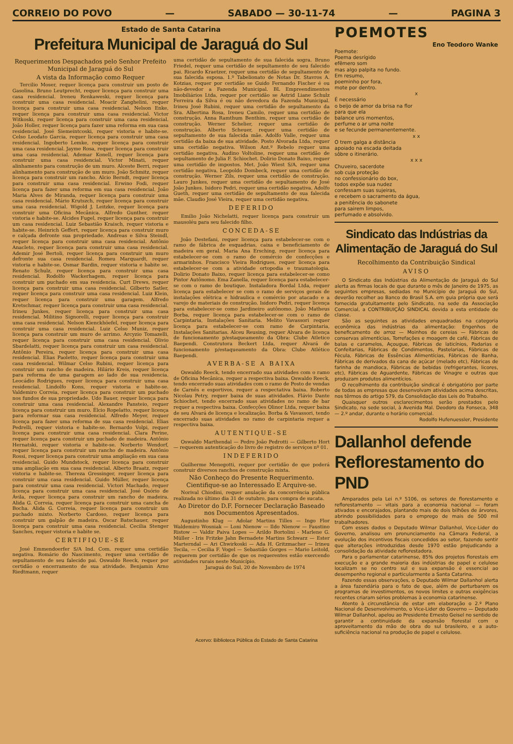CORREIO DO POVO — SABADO — 30-11-74 — PAGINA 3
Estado de Santa Catarina
Prefeitura Municipal de Jaraguá do Sul
Requerimentos Despachados pelo Senhor Prefeito Municipal de Jaraguá do Sul
A vista da Informação como Requer
Tercilio Moser, requer licença para construir um posto de Gasolina. Bruno Leutprecht, requer licença para construir uma casa residencial. Ireneu Renkaweski, requer licença para construir uma casa residencial. Moacir Zanghelini, requer licença para construir uma casa residencial. Nelson Enke, requer licença para construir uma casa residencial. Victor Witkoski, requer licença para construir uma casa residencial. João Holler, requer licença para fazer uma reforma em sua casa residencial. José Siemeintcoski, requer vistoria e habite-se. Celso Leodato Garcia, requer licença para construir uma casa residencial. Ingoberto Lemke, requer licença para construir uma casa residencial. Jayme Rosa, requer licença para construir uma casa residencial. Ademar Konell, requer licença para construir uma casa residencial. Victor Minati, requer alinhamento para construção de um muro. Alceste Berri, requer alinhamento para construção de um muro. João Schmitz, requer licença para construir um rancho. Alcio Berndt, requer licença para construir uma casa residencial. Erwino Fodi, requer licença para fazer uma reforma em sua casa residencial. João Maria Alves de Miranda, requer licença para construir uma casa residencial. Mário Krutszch, requer licença para construir uma casa residencial. Wigold J. Leitzke, requer licença para construir uma Oficina Mecânica. Alfredo Gunther, requer vistoria e habite-se. Alcides Fugel, requer licença para construir um casa residencial. Luiz Sebastião Kraisch, requer vistoria e habite-se. Heinrich Geffert, requer licença para construir muro e calçada defronte sua propriedade. Andreas e Silva Steindl, requer licença para construir uma casa residencial. Antônio Anacleto, requer licença para construir uma casa residencial. Ademir José Bertoli, requer licença para construir um muro defronte sua casa residencial. Romeu Marquardt, requer vistoria e habite-se. Osmar Bardin, requer vistoria e habite se. Renato Schulz, requer licença para construir uma casa residencial. Rodolfo Wackerhagem, requer licença para construir um puchado em sua residencia. Curt Drews, requer licença para construir uma casa residencial. Gilberto Satler, requer licença para construir uma casa residencial. Luiz Klein, requer licença para construir uma garagem. Alfredo Kretschmar, requer licença para construir uma casa residencial. Irineu Junkes, requer licença para construir uma casa residencial. Militino Signorelli, requer licença para construir uma casa residencial. Nelson Kienckhöefel, requer licença para construir uma casa residencial. Luiz Celso Muniz, requer licença para construir um muro de arrimo. Arcyzio Tomazelli, requer licença para construir uma casa residencial. Olivio Sbardelatti, requer licença para construir um casa residencial. Antônio Pereira, requer licença para construir uma casa residencial. Elias Paoletto, requer licença para construir uma casa residencial. Wilmar Celso Rubini, requer licença para construir um rancho de madeira. Hilário Kreis, requer licença para reforma de uma garagem ao lado de sua residencia. Leocádio Rodrigues, requer licença para construir uma casa residencial. Lindolfo Kons, requer vistoria e habite-se. Valdemiro Correia, requer licença para construir um puchado nos fundos de sua propriedade. Udo Bauer, requer licença para construir uma casa residencial. Alexandre Pansteio, requer licença para construir um muro. Élcio Ropelatto, requer licença para reformar sua casa residencial. Alfredo Meyer, requer licença para fazer uma reforma de sua casa residencial. Elias Pedrelli, requer vistoria e habite-se. Bernardo Volpi, requer licença para construir uma casa residencial. Clara Perine, requer licença para construir um puchado de madeira. Antônio Hernatski, requer vistoria e habite-se. Norberto Wendorf, requer licença para construir um rancho de madeira. Antônio Rossi, requer licença para construir uma ampliação em sua casa residencial. Guido Mundstock, requer licença para construir uma ampliação em sua casa residencial. Alberto Braatz, requer vistoria e habite-se. Thereza Gressinger, requer licença para construir uma casa residencial. Guido Müller, requer licença para construir uma casa residencial. Victori Machado, requer licença para construir uma casa residencial. José Osório de Ávila, requer licença para construir um rancho de madeira. Alida G. Correia, requer licença para construir uma cancha de Bocha. Alida G. Correia, requer licença para construir um puchado mixto. Norberto Cardoso, requer licença para construir um galpão de madeira. Oscar Batschauer, requer licença para construir uma casa residencial. Cecilia Stenger Sanches, requer vistoria e habite se.
CERTIFIQUE-SE
José Emmendoerfer S/A Ind. Com. requer uma certidão negativa. Romário do Nascimento, requer uma certidão de sepultamento de seu falecido pai. Oswaldo Reeck, requer por certidão o encerramento de sua atividade. Benjamin Arno Riedtmann, requer
uma certidão de sepultamento de sua falecida sogra. Bruno Friedel, requer uma certidão de sepultamento de seu falecido pai. Ricardo Kraetzer, requer uma certidão de sepultamento de sua falecida esposa. 1.º Tabelionato de Notas Dr. Stavros A. Kotzias, requer por certidão se Guido Fernando Fischer é ou não-devedor a Fazenda Municipal. BL Empreendimentos Imobiliários Ltda, requer por certidão se Astrid Liane Schulz Ferreira da Silva é ou não devedora da Fazenda Municipal. Irineu José Rubini, requer uma certidão de sepultamento da Sra. Albertina Rosa, Ireneu Camilo, requer uma certidão de construção. Anna Ramthum Benthim, requer uma certidão de construção. Werner Schelier, requer uma certidão de construção. Alberto Scheuer, requer uma certidão de sepultamento de sua falecida mãe. Adolfo Valle, requer uma certidão da baixa de sua atividade. Posto Alvorada Ltda, requer uma certidão negativa. Wilson Ant.º Rebelo requer uma certidão negativa. Audino Voltoline, requer uma certidão de sepultamento de Julia F. Schiochet. Dolirio Donato Baixo, requer uma certidão de impostos. Met. João Wiest S/A, requer uma certidão negativa. Leopoldo Dombeck, requer uma certidão de construção. Werner Zils, requer uma certidão de construção. Lauro Junkes, requer uma certidão de sepultamento de José João Junkes. Isidoro Pedri, requer uma certidão negativa. Adolfo Gueth, requer uma certidão de sepultamento de sua falecida mãe. Claudio José Vieira, requer uma certidão negativa.
DEFERIDO
Emilio João Nichelatti, requer licença para construir um mausoléu para seu falecido filho.
CONCEDA-SE
João Destefani, requer licença para estabelecer-se com o ramo de fábrica de esquadrias, caixa e beneficiamento de madeira em geral. Maria Ana Ersching, requer licença para estabelecer-se com o ramo de comércio de confecções e armarinhos. Francisco Vieira Rodrigues, requer licença para estabelecer-se com a atividade ortopodia e traumatologia. Dolirio Donato Baixo, requer licença para estabelecer-se como Pintor Autônomo. Ema Zanella, requer licença para estabelecer-se com o ramo de boutique. Instaladora Bordal Ltda, requer licença para estabelecer se com o ramo de serviços gerais de instalações elétrica e hidraulica e comércio por atacado e a varejo de materiais de construção. Isidoro Pedri, requer licença para estabelecer-se como Jardineiro autônomo. João Matheus Borba, requer licença para estabelecer-se com o ramo de Carpintaria, Instalações Sanitaria. Melito Vavassori requer licença para estabelecer-se com ramo de Carpintaria, Instalações Sanitarias. Alceu Reusing, requer Alvara de licença de funcionamento p/estaqueamento da Obra: Clube Atletico Baependi. Construtora Beckert Ltda, requer Alvará de funcionamento p/estaqueamento da Obra: Clube Atlético Baependi.
AVERBA-SE A BAIXA
Oswaldo Reeck, tendo encerrado sua atividades com o ramo de Oficina Mecânica, requer a respectiva baixa. Oswaldo Reeck, tendo encerrado suas atividades com o ramo de Posto de vendas de Carnês e esportivos, requer a respectativa baixa. Roberto Nicolau Petry, requer baixa de suas atividades. Flávio Dante Schiochet, tendo encerrado suas atividades no ramo de bar requer a respectiva baixa. Confecções Olinor Ltda, requer baixa de seu Alvará de licença e localização. Borba & Vavassori, tendo encerrado suas atividades no ramo de carpintaria requer a respectiva baixa.
AUTENTIQUE-SE
Oswaldo Marthendal — Pedro João Pedrotti — Gilberto Hort — requerem autenticação do livro de registro de serviços nº 01.
INDEFERIDO
Guilherme Menegotti, requer por certidão de que poderá construir diversos ranchos de construção mixta.
Não Conheço do Presente Requerimento. Cientifique-se ao Interessado E Arquive-se.
Norival Chiodini, requer anulação da concorrência pública realizada no último dia 31 de outubro, para compra de sucata.
Ao Diretor do D.F. Fornecer Declaração Baseado nos Documentos Apresentados.
Augustinho Klug — Adolar Martins Tilles — Ingo Flor Waldemiro Wosniak — Loni Nienow — Ildo Nienow — Faustino Ristow — Valdir Paiva Lopes — Arildo Bortolini - Marlene G. Müller - Iris Fritzke Jahn Bernadete Martins Schwarz — Ester Marterndal — Ari Chwirkoski — Ada H. Gritzmacher — Irineu Tecila, — Cecilia F. Vogel — Sebastião Gorges — Mario Leitold, requerem por certidão de que os requerentes estão exercendo atividades rurais neste Município.
Jaraguá do Sul, 20 de Novembro de 1974
POEMOTES
Eno Teodoro Wanke
Poemote:
Poema desrígido
efêmero som
mas algo palpita no fundo.
Em resumo,
poeminho por fora,
mote por dentro.
xÉ necessário
o beijo de amor da brisa na flor
para que ela
balance uns momentos,
perfume o ar uma noite
e se fecunde permanentemente.
x xO trem galga a distância
apoiado na escada deitada
sôbre o itinerário.
x x xChuveiro, sacerdote
sob cuja proteção
no confessionário do box,
todos expõe sua nudez
confessam suas sujeiras,
e recebem o sacramento da água,
a penitência do sabonete
para sairem limpos,
perfumado e absolvido.
Sindicato das Indústrias da Alimentação de Jaraguá do Sul
Recolhimento da Contribuição Sindical
AVISO
O Sindicato das Indústrias da Alimentação de Jaraguá do Sul alerta as firmas locais de que durante o mês de Janeiro de 1975, as seguintes empresas, sediadas no Município de Jaraguá do Sul, deverão recolher ao Banco do Brasil S.A. em guia própria que será fornecida gratuitamente pelo Sindicato, na sede da Associação Comercial, a CONTRIBUIÇÃO SINDICAL devida a esta entidade de classe.
São as seguintes as atividades enquadradas na categoria econômica das indústrias da alimentação: Engenhos de beneficamento de arroz — Moinhos de cereias — Fábricas de conservas alimentícias, Torrefações e moagem de café, Fábricas de balas e caramelos, Açougue, Fábricas de laticínios, Padarias e Confeitarias, Fábricas de Condimentos, Pastelarias, Fábricas de Fécula, Fábricas de Essências Alimentícias, Fábricas de Banha, Fábricas de derivados da cana de açúcar (melado etc), Fábricas de farinha de mandioca, Fábricas de bebidas (refrigerantes, licores, etc), Fábricas de Aguardente, Fábricas de Vinagre e outras que produzam produtos alimentícios.
O recolhimento da contribuição sindical é obrigatório por parte de todas as empresas que desenvolvam atividades acima descritas, nos têrmos do artigo 579, da Consolidação das Leis do Trabalho.
Quaisquer outros esclarecimentos serão prestados pelo Sindicato, na sede social, à Avenida Mal. Deodoro da Fonseca, 348 — 2.º andar, durante o horário comercial.
Rodolfo Hufenuessler, Presidente
Dallanhol defende Reflorestamento do PND
Amparados pela Lei n.º 5106, os setores de florestamento e reflorestamento — vitais para a economia nacional — foram ativados e encorajados, plantando mais de dois bilhões de árvores, abrindo possibilidades para o emprego de mais de 500 mil trabalhadores.
Com esses dados o Deputado Wilmar Dallanhol, Vice-Lider do Governo, analisou em pronunciamento na Câmara Federal, a evolução dos incentivos fiscais concedidos ao setor, fazendo sentir que alterações introduzidas desde 1970 estão prejudicando a consolidação da atividade reflorestadora.
Para o parlamentar catarinense, 85% dos projetos florestais em execução e a grande maioria das indústrias de papel e celulose localizam se no centro sul e sua expansão é essencial ao desempenho regional e particularmente a Santa Catarina.
Fazendo essas observações, o Deputado Wilmar Dallanhol alerta a área fazendária para o fato de que, além de perturbarem os programas de investimentos, os novos limites e outras exigências recentes criaram sérios problemas à economia catarinense.
Atento à circunstância de estar em elaboração o 2.º Plano Nacional de Desenvolvimento, o Vice-Lider do Governo — Deputado Wilmar Dallanhol, apelou ao Presidente Ernesto Geisel no sentido de garantir a continuidade da expansão florestal com o aproveitamento da mão de obra do sul brasileiro, e a auto-suficiência nacional na produção de papel e celulose.
Acervo: Biblioteca Pública do Estado de Santa Catarina